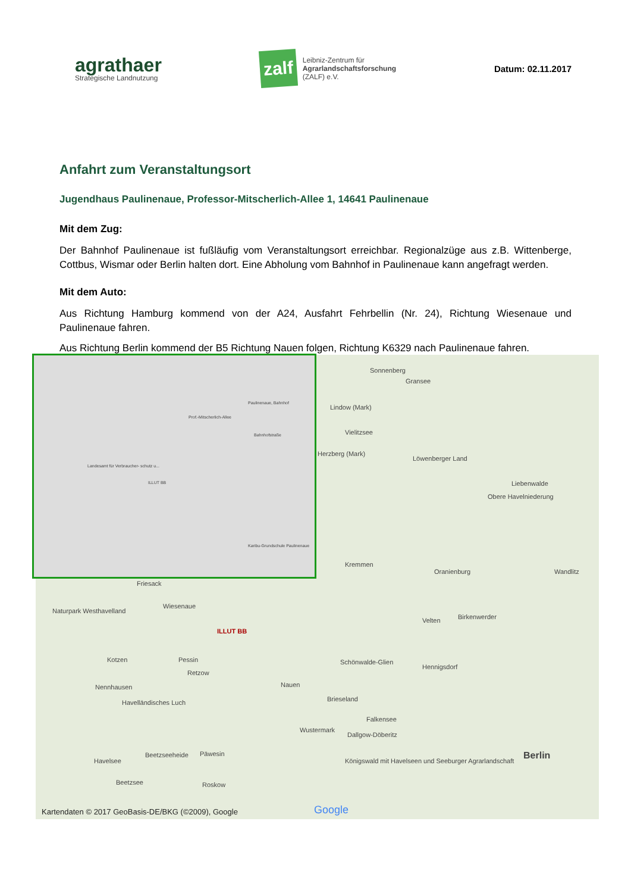agrathaer
Strategische Landnutzung
zalf
Leibniz-Zentrum für
Agrarlandschaftsforschung
(ZALF) e.V.
Datum: 02.11.2017
Anfahrt zum Veranstaltungsort
Jugendhaus Paulinenaue, Professor-Mitscherlich-Allee 1, 14641 Paulinenaue
Mit dem Zug:
Der Bahnhof Paulinenaue ist fußläufig vom Veranstaltungsort erreichbar. Regionalzüge aus z.B. Wittenberge, Cottbus, Wismar oder Berlin halten dort. Eine Abholung vom Bahnhof in Paulinenaue kann angefragt werden.
Mit dem Auto:
Aus Richtung Hamburg kommend von der A24, Ausfahrt Fehrbellin (Nr. 24), Richtung Wiesenaue und Paulinenaue fahren.
Aus Richtung Berlin kommend der B5 Richtung Nauen folgen, Richtung K6329 nach Paulinenaue fahren.
Sonnenberg
Gransee
Lindow (Mark)
Vielitzsee
Herzberg (Mark)
Löwenberger Land
Liebenwalde
Obere Havelniederung
Kremmen
Oranienburg Wandlitz
Friesack
Wiesenaue
Naturpark Westhavelland
ILLUT BB
Velten Birkenwerder
Kotzen Pessin Schönwalde-Glien
Hennigsdorf
Retzow
Nennhausen Nauen
Brieseland Havelländisches Luch
Falkensee
Wustermark
Dallgow-Döberitz
Berlin Havelsee
Beetzseeheide Päwesin
Königswald mit Havelseen und Seeburger Agrarlandschaft
Beetzsee Roskow
Kartendaten © 2017 GeoBasis-DE/BKG (©2009), Google Google
Paulinenaue, Bahnhof
Landesamt für Verbraucher- schutz u...
ILLUT BB
Karibu-Grundschule Paulinenaue
Prof.-Mitscherlich-Allee
Bahnhofstraße